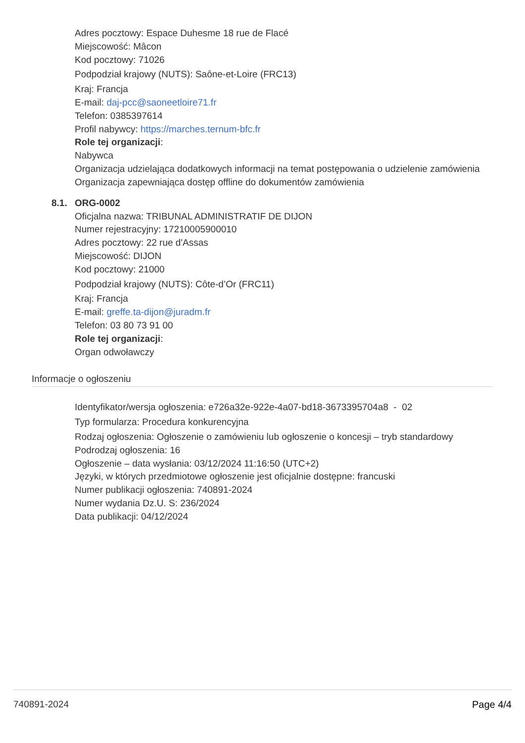Adres pocztowy: Espace Duhesme 18 rue de Flacé
Miejscowość: Mâcon
Kod pocztowy: 71026
Podpodział krajowy (NUTS): Saône-et-Loire (FRC13)
Kraj: Francja
E-mail: daj-pcc@saoneetloire71.fr
Telefon: 0385397614
Profil nabywcy: https://marches.ternum-bfc.fr
Role tej organizacji:
Nabywca
Organizacja udzielająca dodatkowych informacji na temat postępowania o udzielenie zamówienia
Organizacja zapewniająca dostęp offline do dokumentów zamówienia
8.1. ORG-0002
Oficjalna nazwa: TRIBUNAL ADMINISTRATIF DE DIJON
Numer rejestracyjny: 17210005900010
Adres pocztowy: 22 rue d'Assas
Miejscowość: DIJON
Kod pocztowy: 21000
Podpodział krajowy (NUTS): Côte-d’Or (FRC11)
Kraj: Francja
E-mail: greffe.ta-dijon@juradm.fr
Telefon: 03 80 73 91 00
Role tej organizacji:
Organ odwoławczy
Informacje o ogłoszeniu
Identyfikator/wersja ogłoszenia: e726a32e-922e-4a07-bd18-3673395704a8 - 02
Typ formularza: Procedura konkurencyjna
Rodzaj ogłoszenia: Ogłoszenie o zamówieniu lub ogłoszenie o koncesji – tryb standardowy
Podrodzaj ogłoszenia: 16
Ogłoszenie – data wysłania: 03/12/2024 11:16:50 (UTC+2)
Języki, w których przedmiotowe ogłoszenie jest oficjalnie dostępne: francuski
Numer publikacji ogłoszenia: 740891-2024
Numer wydania Dz.U. S: 236/2024
Data publikacji: 04/12/2024
740891-2024 Page 4/4